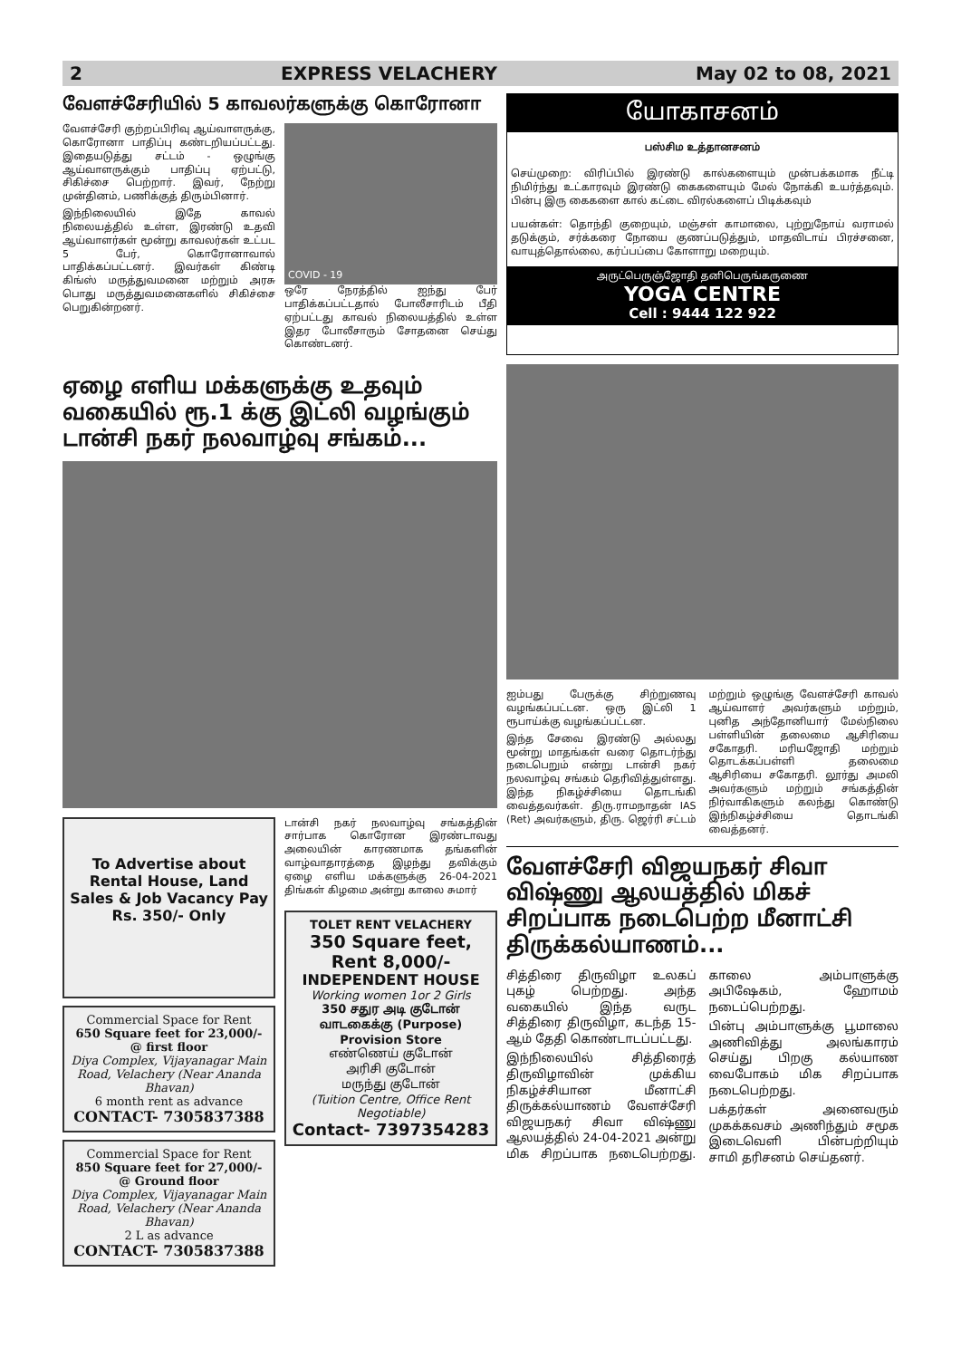2 EXPRESS VELACHERY May 02 to 08, 2021
வேளச்சேரியில் 5 காவலர்களுக்கு கொரோனா
வேளச்சேரி குற்றப்பிரிவு ஆய்வாளருக்கு, கொரோனா பாதிப்பு கண்டறியப்பட்டது. இதையடுத்து சட்டம் - ஒழுங்கு ஆய்வாளருக்கும் பாதிப்பு ஏற்பட்டு, சிகிச்சை பெற்றார். இவர், நேற்று முன்தினம், பணிக்குத் திரும்பினார்.
இந்நிலையில் இதே காவல் நிலையத்தில் உள்ள, இரண்டு உதவி ஆய்வாளர்கள் மூன்று காவலர்கள் உட்பட 5 பேர், கொரோனாவால் பாதிக்கப்பட்டனர். இவர்கள் கிண்டி கிங்ஸ் மருத்துவமனை மற்றும் அரசு பொது மருத்துவமனைகளில் சிகிச்சை பெறுகின்றனர்.
COVID - 19
ஒரே நேரத்தில் ஐந்து பேர் பாதிக்கப்பட்டதால் போலீசாரிடம் பீதி ஏற்பட்டது காவல் நிலையத்தில் உள்ள இதர போலீசாரும் சோதனை செய்து கொண்டனர்.
யோகாசனம்
பஸ்சிம உத்தானசனம்
செய்முறை: விரிப்பில் இரண்டு கால்களையும் முன்பக்கமாக நீட்டி நிமிர்ந்து உட்காரவும் இரண்டு கைகளையும் மேல் நோக்கி உயர்த்தவும். பின்பு இரு கைகளை கால் கட்டை விரல்களைப் பிடிக்கவும்
பயன்கள்: தொந்தி குறையும், மஞ்சள் காமாலை, புற்றுநோய் வராமல் தடுக்கும், சர்க்கரை நோயை குணப்படுத்தும், மாதவிடாய் பிரச்சனை, வாயுத்தொல்லை, கர்ப்பப்பை கோளாறு மறையும்.
அருட்பெருஞ்ஜோதி தனிபெருங்கருணை
YOGA CENTRE
Cell : 9444 122 922
ஏழை எளிய மக்களுக்கு உதவும் வகையில் ரூ.1 க்கு இட்லி வழங்கும் டான்சி நகர் நலவாழ்வு சங்கம்...
To Advertise about Rental House, Land Sales & Job Vacancy Pay Rs. 350/- Only
Commercial Space for Rent
650 Square feet for 23,000/- @ first floor
Diya Complex, Vijayanagar Main Road, Velachery (Near Ananda Bhavan)
6 month rent as advance
CONTACT- 7305837388
Commercial Space for Rent
850 Square feet for 27,000/- @ Ground floor
Diya Complex, Vijayanagar Main Road, Velachery (Near Ananda Bhavan)
2 L as advance
CONTACT- 7305837388
டான்சி நகர் நலவாழ்வு சங்கத்தின் சார்பாக கொரோன இரண்டாவது அலையின் காரணமாக தங்களின் வாழ்வாதாரத்தை இழந்து தவிக்கும் ஏழை எளிய மக்களுக்கு 26-04-2021 திங்கள் கிழமை அன்று காலை சுமார்
TOLET RENT VELACHERY
350 Square feet, Rent 8,000/-
INDEPENDENT HOUSE
Working women 1or 2 Girls
350 சதுர அடி குடோன் வாடகைக்கு (Purpose)
Provision Store
எண்ணெய் குடோன்
அரிசி குடோன்
மருந்து குடோன்
(Tuition Centre, Office Rent Negotiable)
Contact- 7397354283
ஐம்பது பேருக்கு சிற்றுணவு வழங்கப்பட்டன. ஒரு இட்லி 1 ரூபாய்க்கு வழங்கப்பட்டன.
இந்த சேவை இரண்டு அல்லது மூன்று மாதங்கள் வரை தொடர்ந்து நடைபெறும் என்று டான்சி நகர் நலவாழ்வு சங்கம் தெரிவித்துள்ளது. இந்த நிகழ்ச்சியை தொடங்கி வைத்தவர்கள். திரு.ராமநாதன் IAS (Ret) அவர்களும், திரு. ஜெர்ரி சட்டம் மற்றும் ஒழுங்கு வேளச்சேரி காவல் ஆய்வாளர் அவர்களும் மற்றும், புனித அந்தோனியார் மேல்நிலை பள்ளியின் தலைமை ஆசிரியை சகோதரி. மரியஜோதி மற்றும் தொடக்கப்பள்ளி தலைமை ஆசிரியை சகோதரி. லூர்து அமலி அவர்களும் மற்றும் சங்கத்தின் நிர்வாகிகளும் கலந்து கொண்டு இந்நிகழ்ச்சியை தொடங்கி வைத்தனர்.
வேளச்சேரி விஜயநகர் சிவா விஷ்ணு ஆலயத்தில் மிகச் சிறப்பாக நடைபெற்ற மீனாட்சி திருக்கல்யாணம்...
சித்திரை திருவிழா உலகப் புகழ் பெற்றது. அந்த வகையில் இந்த வருட சித்திரை திருவிழா, கடந்த 15-ஆம் தேதி கொண்டாடப்பட்டது.
இந்நிலையில் சித்திரைத் திருவிழாவின் முக்கிய நிகழ்ச்சியான மீனாட்சி திருக்கல்யாணம் வேளச்சேரி விஜயநகர் சிவா விஷ்ணு ஆலயத்தில் 24-04-2021 அன்று மிக சிறப்பாக நடைபெற்றது. காலை அம்பாளுக்கு அபிஷேகம், ஹோமம் நடைப்பெற்றது.
பின்பு அம்பாளுக்கு பூமாலை அணிவித்து அலங்காரம் செய்து பிறகு கல்யாண வைபோகம் மிக சிறப்பாக நடைபெற்றது.
பக்தர்கள் அனைவரும் முகக்கவசம் அணிந்தும் சமூக இடைவெளி பின்பற்றியும் சாமி தரிசனம் செய்தனர்.